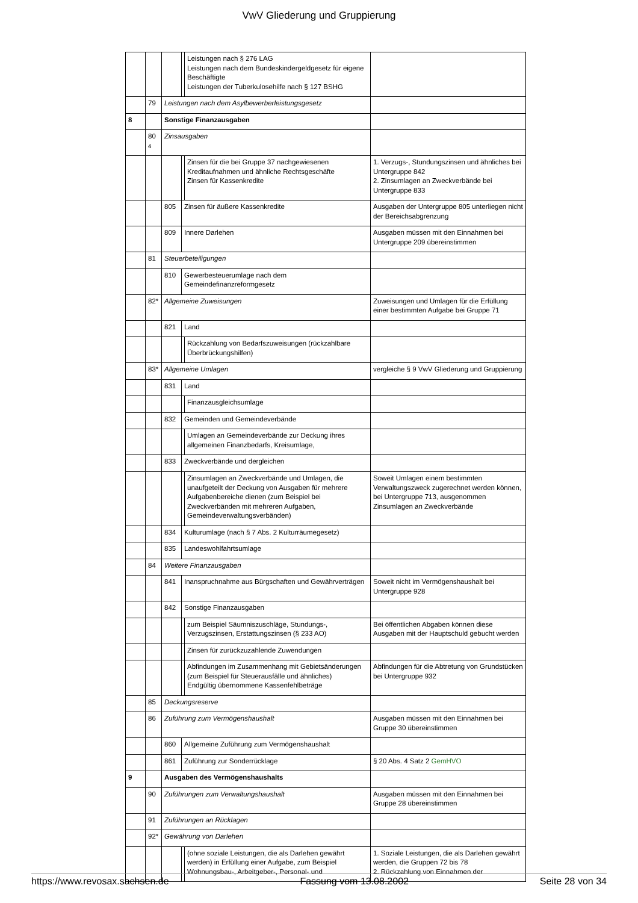VwV Gliederung und Gruppierung
| | | | | Leistungen nach § 276 LAG Leistungen nach dem Bundeskindergeldgesetz für eigene Beschäftigte Leistungen der Tuberkulosehilfe nach § 127 BSHG | |
| | 79 | Leistungen nach dem Asylbewerberleistungsgesetz | | | |
| 8 | | Sonstige Finanzausgaben | | | |
| | 80 4 | Zinsausgaben | | | |
| | | | | Zinsen für die bei Gruppe 37 nachgewiesenen Kreditaufnahmen und ähnliche Rechtsgeschäfte Zinsen für Kassenkredite | 1. Verzugs-, Stundungszinsen und ähnliches bei Untergruppe 842 2. Zinsumlagen an Zweckverbände bei Untergruppe 833 |
| | | 805 | Zinsen für äußere Kassenkredite | | Ausgaben der Untergruppe 805 unterliegen nicht der Bereichsabgrenzung |
| | | 809 | Innere Darlehen | | Ausgaben müssen mit den Einnahmen bei Untergruppe 209 übereinstimmen |
| | 81 | Steuerbeteiligungen | | | |
| | | 810 | Gewerbesteuerumlage nach dem Gemeindefinanzreformgesetz | | |
| | 82* | Allgemeine Zuweisungen | | | Zuweisungen und Umlagen für die Erfüllung einer bestimmten Aufgabe bei Gruppe 71 |
| | | 821 | Land | | |
| | | | | Rückzahlung von Bedarfszuweisungen (rückzahlbare Überbrückungshilfen) | |
| | 83* | Allgemeine Umlagen | | | vergleiche § 9 VwV Gliederung und Gruppierung |
| | | 831 | Land | | |
| | | | | Finanzausgleichsumlage | |
| | | 832 | Gemeinden und Gemeindeverbände | | |
| | | | | Umlagen an Gemeindeverbände zur Deckung ihres allgemeinen Finanzbedarfs, Kreisumlage, | |
| | | 833 | Zweckverbände und dergleichen | | |
| | | | | Zinsumlagen an Zweckverbände und Umlagen, die unaufgeteilt der Deckung von Ausgaben für mehrere Aufgabenbereiche dienen (zum Beispiel bei Zweckverbänden mit mehreren Aufgaben, Gemeindeverwaltungsverbänden) | Soweit Umlagen einem bestimmten Verwaltungszweck zugerechnet werden können, bei Untergruppe 713, ausgenommen Zinsumlagen an Zweckverbände |
| | | 834 | Kulturumlage (nach § 7 Abs. 2 Kulturräumegesetz) | | |
| | | 835 | Landeswohlfahrtsumlage | | |
| | 84 | Weitere Finanzausgaben | | | |
| | | 841 | Inanspruchnahme aus Bürgschaften und Gewährverträgen | | Soweit nicht im Vermögenshaushalt bei Untergruppe 928 |
| | | 842 | Sonstige Finanzausgaben | | |
| | | | | zum Beispiel Säumniszuschläge, Stundungs-, Verzugszinsen, Erstattungszinsen (§ 233 AO) | Bei öffentlichen Abgaben können diese Ausgaben mit der Hauptschuld gebucht werden |
| | | | | Zinsen für zurückzuzahlende Zuwendungen | |
| | | | | Abfindungen im Zusammenhang mit Gebietsänderungen (zum Beispiel für Steuerausfälle und ähnliches) Endgültig übernommene Kassenfehlbeträge | Abfindungen für die Abtretung von Grundstücken bei Untergruppe 932 |
| | 85 | Deckungsreserve | | | |
| | 86 | Zuführung zum Vermögenshaushalt | | | Ausgaben müssen mit den Einnahmen bei Gruppe 30 übereinstimmen |
| | | 860 | Allgemeine Zuführung zum Vermögenshaushalt | | |
| | | 861 | Zuführung zur Sonderrücklage | | § 20 Abs. 4 Satz 2 GemHVO |
| 9 | | Ausgaben des Vermögenshaushalts | | | |
| | 90 | Zuführungen zum Verwaltungshaushalt | | | Ausgaben müssen mit den Einnahmen bei Gruppe 28 übereinstimmen |
| | 91 | Zuführungen an Rücklagen | | | |
| | 92* | Gewährung von Darlehen | | | |
| | | | | (ohne soziale Leistungen, die als Darlehen gewährt werden) in Erfüllung einer Aufgabe, zum Beispiel Wohnungsbau-, Arbeitgeber-, Personal- und | 1. Soziale Leistungen, die als Darlehen gewährt werden, die Gruppen 72 bis 78 2. Rückzahlung von Einnahmen der |
https://www.revosax.sachsen.de Fassung vom 13.08.2002 Seite 28 von 34